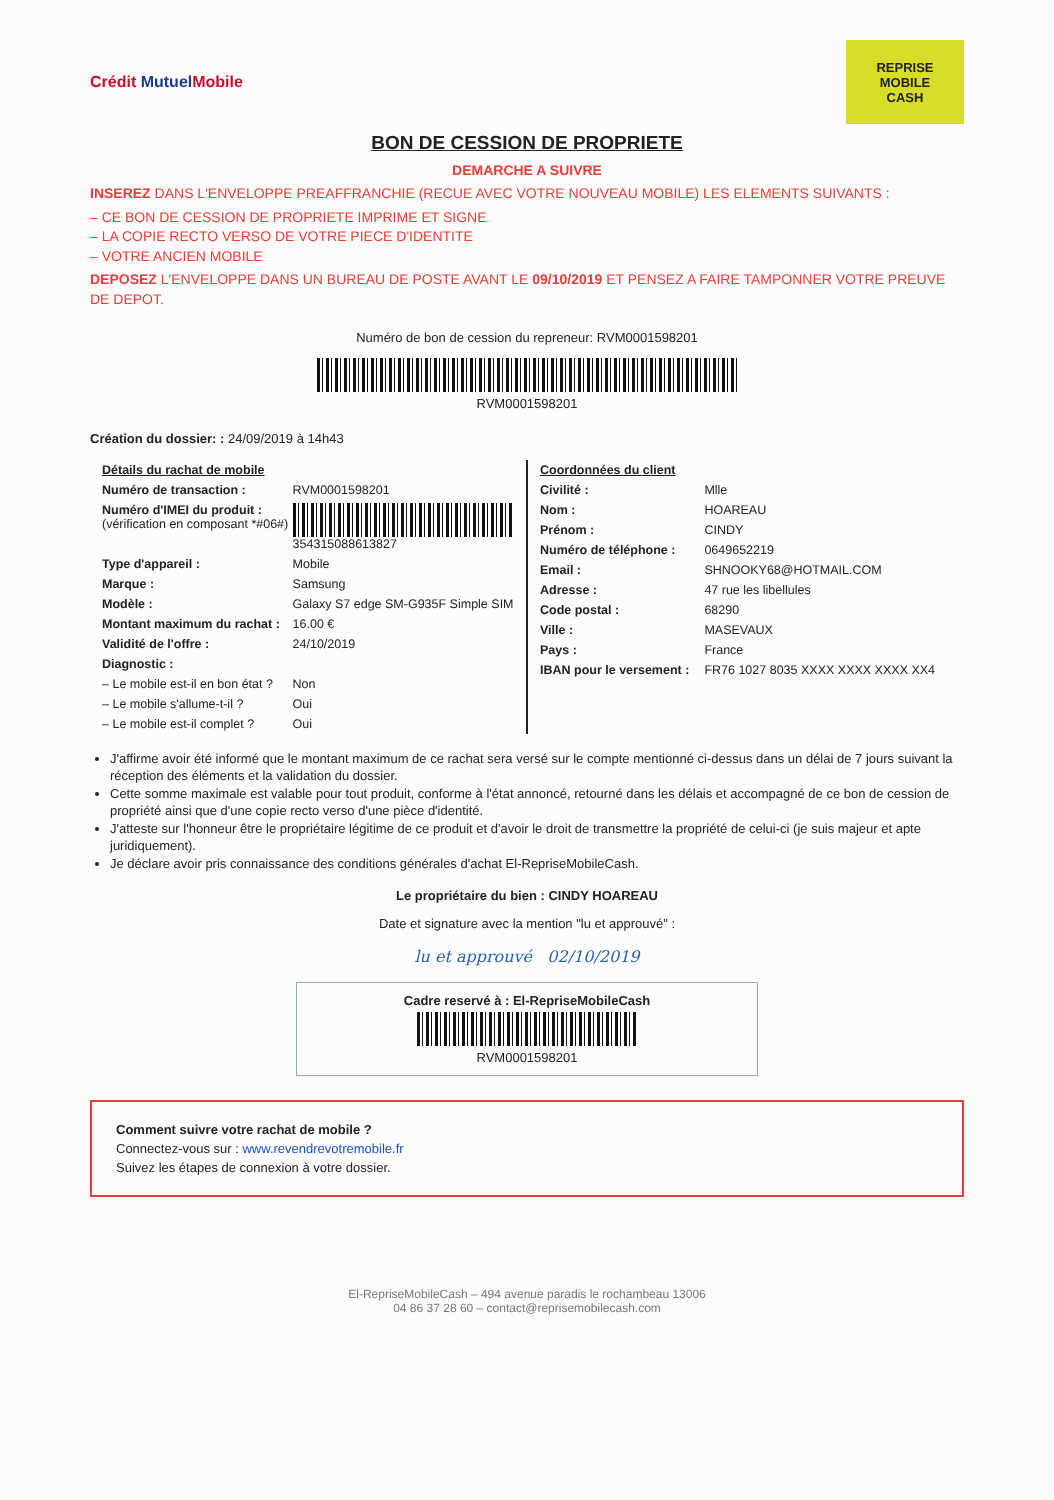Crédit Mutuel Mobile
REPRISE
MOBILE
CASH
BON DE CESSION DE PROPRIETE
DEMARCHE A SUIVRE
INSEREZ DANS L'ENVELOPPE PREAFFRANCHIE (RECUE AVEC VOTRE NOUVEAU MOBILE) LES ELEMENTS SUIVANTS :
– CE BON DE CESSION DE PROPRIETE IMPRIME ET SIGNE
– LA COPIE RECTO VERSO DE VOTRE PIECE D'IDENTITE
– VOTRE ANCIEN MOBILE
DEPOSEZ L'ENVELOPPE DANS UN BUREAU DE POSTE AVANT LE 09/10/2019 ET PENSEZ A FAIRE TAMPONNER VOTRE PREUVE DE DEPOT.
Numéro de bon de cession du repreneur: RVM000159820​1
RVM0001598201
Création du dossier: : 24/09/2019 à 14h43
| Détails du rachat de mobile | |
| --- | --- |
| Numéro de transaction : | RVM0001598201 |
| Numéro d'IMEI du produit : (vérification en composant *#06#) | 354315088613827 |
| Type d'appareil : | Mobile |
| Marque : | Samsung |
| Modèle : | Galaxy S7 edge SM-G935F Simple SIM |
| Montant maximum du rachat : | 16.00 € |
| Validité de l'offre : | 24/10/2019 |
| Diagnostic : | |
| – Le mobile est-il en bon état ? | Non |
| – Le mobile s'allume-t-il ? | Oui |
| – Le mobile est-il complet ? | Oui |
| Coordonnées du client | |
| --- | --- |
| Civilité : | Mlle |
| Nom : | HOAREAU |
| Prénom : | CINDY |
| Numéro de téléphone : | 0649652219 |
| Email : | SHNOOKY68@HOTMAIL.COM |
| Adresse : | 47 rue les libellules |
| Code postal : | 68290 |
| Ville : | MASEVAUX |
| Pays : | France |
| IBAN pour le versement : | FR76 1027 8035 XXXX XXXX XXXX XX4 |
J'affirme avoir été informé que le montant maximum de ce rachat sera versé sur le compte mentionné ci-dessus dans un délai de 7 jours suivant la réception des éléments et la validation du dossier.
Cette somme maximale est valable pour tout produit, conforme à l'état annoncé, retourné dans les délais et accompagné de ce bon de cession de propriété ainsi que d'une copie recto verso d'une pièce d'identité.
J'atteste sur l'honneur être le propriétaire légitime de ce produit et d'avoir le droit de transmettre la propriété de celui-ci (je suis majeur et apte juridiquement).
Je déclare avoir pris connaissance des conditions générales d'achat El-RepriseMobileCash.
Le propriétaire du bien : CINDY HOAREAU
Date et signature avec la mention "lu et approuvé" :
lu et approuvé 02/10/2019
Cadre reservé à : El-RepriseMobileCash
RVM0001598201
Comment suivre votre rachat de mobile ?
Connectez-vous sur : www.revendrevotremobile.fr
Suivez les étapes de connexion à votre dossier.
El-RepriseMobileCash – 494 avenue paradis le rochambeau 13006
04 86 37 28 60 – contact@reprisemobilecash.com